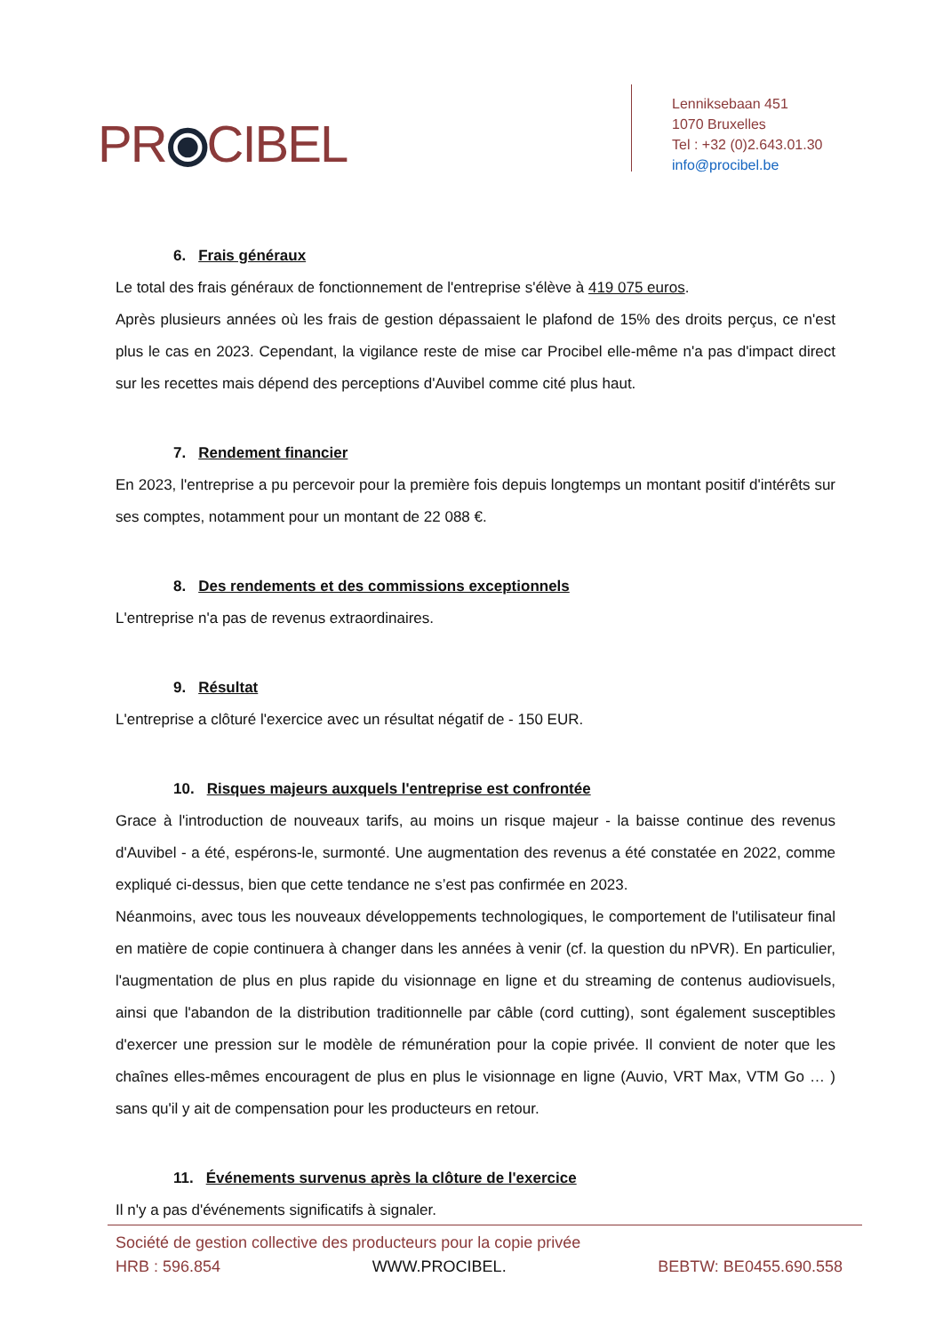PR⦿CIBEL
Lenniksebaan 451
1070 Bruxelles
Tel : +32 (0)2.643.01.30
info@procibel.be
6. Frais généraux
Le total des frais généraux de fonctionnement de l'entreprise s'élève à 419 075 euros.
Après plusieurs années où les frais de gestion dépassaient le plafond de 15% des droits perçus, ce n'est plus le cas en 2023. Cependant, la vigilance reste de mise car Procibel elle-même n'a pas d'impact direct sur les recettes mais dépend des perceptions d'Auvibel comme cité plus haut.
7. Rendement financier
En 2023, l'entreprise a pu percevoir pour la première fois depuis longtemps un montant positif d'intérêts sur ses comptes, notamment pour un montant de 22 088 €.
8. Des rendements et des commissions exceptionnels
L'entreprise n'a pas de revenus extraordinaires.
9. Résultat
L'entreprise a clôturé l'exercice avec un résultat négatif de - 150 EUR.
10. Risques majeurs auxquels l'entreprise est confrontée
Grace à l'introduction de nouveaux tarifs, au moins un risque majeur - la baisse continue des revenus d'Auvibel - a été, espérons-le, surmonté. Une augmentation des revenus a été constatée en 2022, comme expliqué ci-dessus, bien que cette tendance ne s’est pas confirmée en 2023.
Néanmoins, avec tous les nouveaux développements technologiques, le comportement de l'utilisateur final en matière de copie continuera à changer dans les années à venir (cf. la question du nPVR). En particulier, l'augmentation de plus en plus rapide du visionnage en ligne et du streaming de contenus audiovisuels, ainsi que l'abandon de la distribution traditionnelle par câble (cord cutting), sont également susceptibles d'exercer une pression sur le modèle de rémunération pour la copie privée. Il convient de noter que les chaînes elles-mêmes encouragent de plus en plus le visionnage en ligne (Auvio, VRT Max, VTM Go … ) sans qu'il y ait de compensation pour les producteurs en retour.
11. Événements survenus après la clôture de l'exercice
Il n'y a pas d'événements significatifs à signaler.
Société de gestion collective des producteurs pour la copie privée
HRB : 596.854 WWW.PROCIBEL. BEBTW: BE0455.690.558